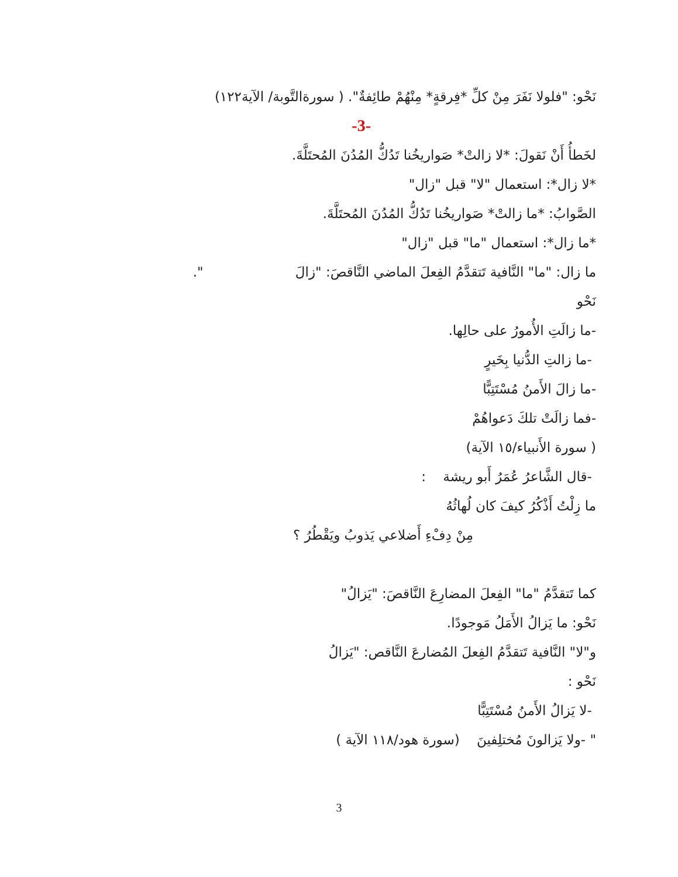نَحْو: "فلولا نَفَرَ مِنْ كلِّ *فِرقةٍ* مِنْهُمْ طائِفةٌ". ( سورةالتَّوبة/ الآية١٢٢)
-3-
لخَطأُ أَنْ نَقولَ: *لا زالتْ* صَواريخُنا تَدُكُّ المُدُنَ المُحتَلَّةَ.
*لا زال*: استعمال "لا" قبل "زال"
الصَّوابُ: *ما زالتْ* صَواريخُنا تَدُكُّ المُدُنَ المُحتَلَّةَ.
*ما زال*: استعمال "ما" قبل "زال"
ما زال: "ما" النَّافية تَتقدَّمُ الفِعلَ الماضي النَّاقصَ: "زالَ ".
نَحْو
-ما زالَتِ الأُمورُ على حالِها.
-ما زالتِ الدُّنيا بِخَيرٍ
-ما زالَ الأَمنُ مُسْتَتِبًّا
-فما زالَتْ تلكَ دَعواهُمْ
( سورة الأَنبياء/١٥ الآية)
-قال الشَّاعرُ عُمَرُ أَبو ريشة :
ما زِلْتُ أَذْكُرُ كيفَ كان لُهاثُهُ
مِنْ دِفْءِ أَضلاعي يَذوبُ ويَقْطُرُ ؟
كما تَتقدَّمُ "ما" الفِعلَ المضارِعَ النَّاقصَ: "يَزالُ"
نَحْو: ما يَزالُ الأَمَلُ مَوجودًا.
و"لا" النَّافية تَتقدَّمُ الفِعلَ المُضارعَ النَّاقص: "يَزالُ
نَحْو :
-لا يَزالُ الأَمنُ مُسْتَتِبًّا
" -ولا يَزالونَ مُختلِفينَ (سورة هود/١١٨ الآية )
3